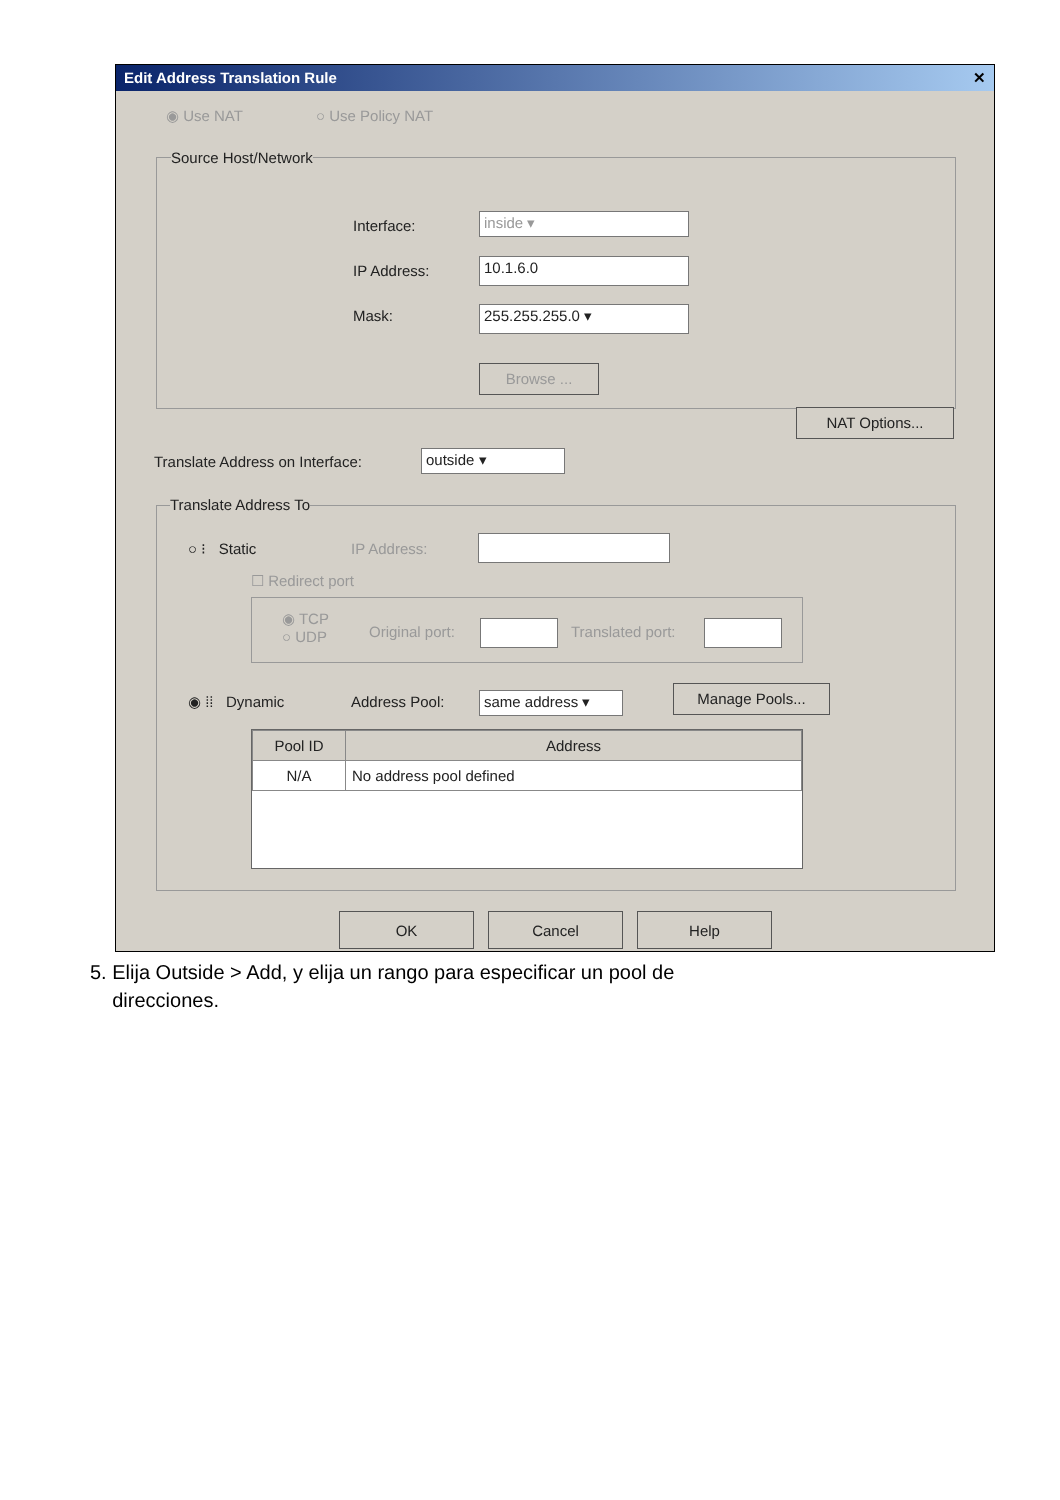Edit Address Translation Rule ✕
◉ Use NAT ○ Use Policy NAT
Source Host/Network
Interface: inside ▾
IP Address: 10.1.6.0
Mask: 255.255.255.0 ▾
Browse ...
NAT Options...
Translate Address on Interface:
outside ▾
Translate Address To
○ ⁝ Static IP Address:
☐ Redirect port
◉ TCP
○ UDP
Original port: Translated port:
◉ ⁞⁞ Dynamic Address Pool: same address ▾ Manage Pools...
| Pool ID | Address |
| --- | --- |
| N/A | No address pool defined |
OK Cancel Help
5. Elija Outside > Add, y elija un rango para especificar un pool de
direcciones.